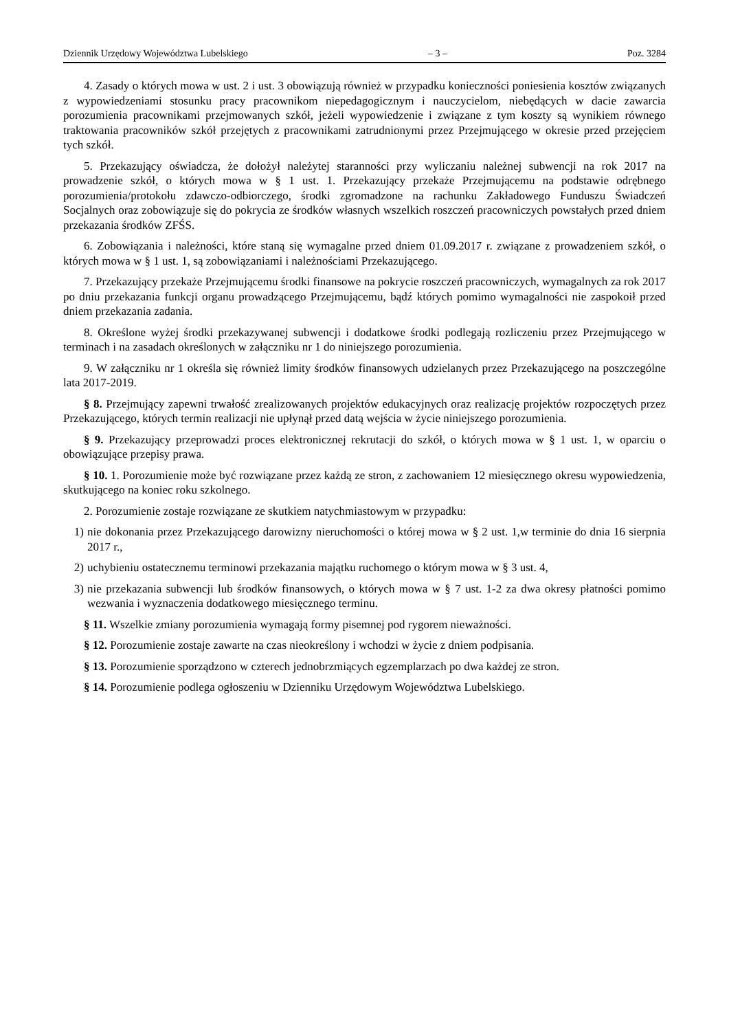Dziennik Urzędowy Województwa Lubelskiego – 3 – Poz. 3284
4. Zasady o których mowa w ust. 2 i ust. 3 obowiązują również w przypadku konieczności poniesienia kosztów związanych z wypowiedzeniami stosunku pracy pracownikom niepedagogicznym i nauczycielom, niebędących w dacie zawarcia porozumienia pracownikami przejmowanych szkół, jeżeli wypowiedzenie i związane z tym koszty są wynikiem równego traktowania pracowników szkół przejętych z pracownikami zatrudnionymi przez Przejmującego w okresie przed przejęciem tych szkół.
5. Przekazujący oświadcza, że dołożył należytej staranności przy wyliczaniu należnej subwencji na rok 2017 na prowadzenie szkół, o których mowa w § 1 ust. 1. Przekazujący przekaże Przejmującemu na podstawie odrębnego porozumienia/protokołu zdawczo-odbiorczego, środki zgromadzone na rachunku Zakładowego Funduszu Świadczeń Socjalnych oraz zobowiązuje się do pokrycia ze środków własnych wszelkich roszczeń pracowniczych powstałych przed dniem przekazania środków ZFŚS.
6. Zobowiązania i należności, które staną się wymagalne przed dniem 01.09.2017 r. związane z prowadzeniem szkół, o których mowa w § 1 ust. 1, są zobowiązaniami i należnościami Przekazującego.
7. Przekazujący przekaże Przejmującemu środki finansowe na pokrycie roszczeń pracowniczych, wymagalnych za rok 2017 po dniu przekazania funkcji organu prowadzącego Przejmującemu, bądź których pomimo wymagalności nie zaspokoił przed dniem przekazania zadania.
8. Określone wyżej środki przekazywanej subwencji i dodatkowe środki podlegają rozliczeniu przez Przejmującego w terminach i na zasadach określonych w załączniku nr 1 do niniejszego porozumienia.
9. W załączniku nr 1 określa się również limity środków finansowych udzielanych przez Przekazującego na poszczególne lata 2017-2019.
§ 8. Przejmujący zapewni trwałość zrealizowanych projektów edukacyjnych oraz realizację projektów rozpoczętych przez Przekazującego, których termin realizacji nie upłynął przed datą wejścia w życie niniejszego porozumienia.
§ 9. Przekazujący przeprowadzi proces elektronicznej rekrutacji do szkół, o których mowa w § 1 ust. 1, w oparciu o obowiązujące przepisy prawa.
§ 10. 1. Porozumienie może być rozwiązane przez każdą ze stron, z zachowaniem 12 miesięcznego okresu wypowiedzenia, skutkującego na koniec roku szkolnego.
2. Porozumienie zostaje rozwiązane ze skutkiem natychmiastowym w przypadku:
1) nie dokonania przez Przekazującego darowizny nieruchomości o której mowa w § 2 ust. 1,w terminie do dnia 16 sierpnia 2017 r.,
2) uchybieniu ostatecznemu terminowi przekazania majątku ruchomego o którym mowa w § 3 ust. 4,
3) nie przekazania subwencji lub środków finansowych, o których mowa w § 7 ust. 1-2 za dwa okresy płatności pomimo wezwania i wyznaczenia dodatkowego miesięcznego terminu.
§ 11. Wszelkie zmiany porozumienia wymagają formy pisemnej pod rygorem nieważności.
§ 12. Porozumienie zostaje zawarte na czas nieokreślony i wchodzi w życie z dniem podpisania.
§ 13. Porozumienie sporządzono w czterech jednobrzmiących egzemplarzach po dwa każdej ze stron.
§ 14. Porozumienie podlega ogłoszeniu w Dzienniku Urzędowym Województwa Lubelskiego.